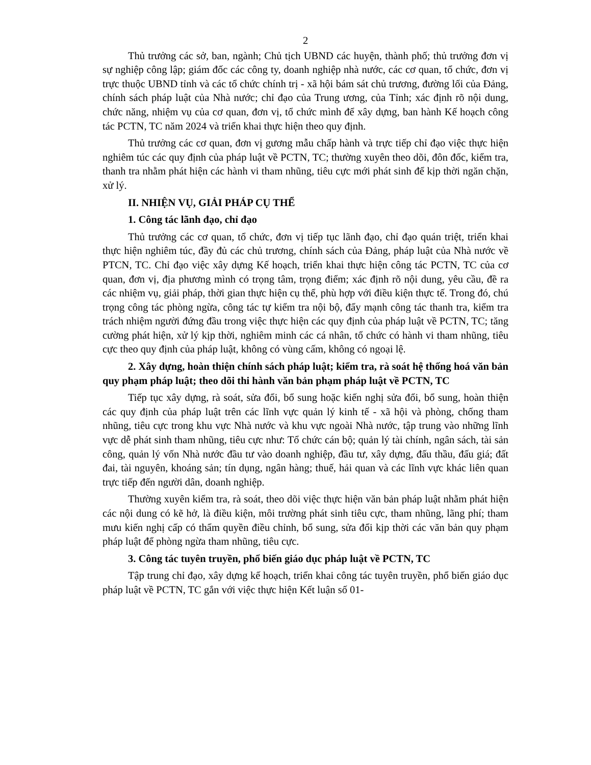2
Thủ trưởng các sở, ban, ngành; Chủ tịch UBND các huyện, thành phố; thủ trưởng đơn vị sự nghiệp công lập; giám đốc các công ty, doanh nghiệp nhà nước, các cơ quan, tổ chức, đơn vị trực thuộc UBND tỉnh và các tổ chức chính trị - xã hội bám sát chủ trương, đường lối của Đảng, chính sách pháp luật của Nhà nước; chỉ đạo của Trung ương, của Tỉnh; xác định rõ nội dung, chức năng, nhiệm vụ của cơ quan, đơn vị, tổ chức mình để xây dựng, ban hành Kế hoạch công tác PCTN, TC năm 2024 và triển khai thực hiện theo quy định.
Thủ trưởng các cơ quan, đơn vị gương mẫu chấp hành và trực tiếp chỉ đạo việc thực hiện nghiêm túc các quy định của pháp luật về PCTN, TC; thường xuyên theo dõi, đôn đốc, kiểm tra, thanh tra nhằm phát hiện các hành vi tham nhũng, tiêu cực mới phát sinh để kịp thời ngăn chặn, xử lý.
II. NHIỆN VỤ, GIẢI PHÁP CỤ THỂ
1. Công tác lãnh đạo, chỉ đạo
Thủ trưởng các cơ quan, tổ chức, đơn vị tiếp tục lãnh đạo, chỉ đạo quán triệt, triển khai thực hiện nghiêm túc, đầy đủ các chủ trương, chính sách của Đảng, pháp luật của Nhà nước về PTCN, TC. Chỉ đạo việc xây dựng Kế hoạch, triển khai thực hiện công tác PCTN, TC của cơ quan, đơn vị, địa phương mình có trọng tâm, trọng điểm; xác định rõ nội dung, yêu cầu, đề ra các nhiệm vụ, giải pháp, thời gian thực hiện cụ thể, phù hợp với điều kiện thực tế. Trong đó, chú trọng công tác phòng ngừa, công tác tự kiểm tra nội bộ, đẩy mạnh công tác thanh tra, kiểm tra trách nhiệm người đứng đầu trong việc thực hiện các quy định của pháp luật về PCTN, TC; tăng cường phát hiện, xử lý kịp thời, nghiêm minh các cá nhân, tổ chức có hành vi tham nhũng, tiêu cực theo quy định của pháp luật, không có vùng cấm, không có ngoại lệ.
2. Xây dựng, hoàn thiện chính sách pháp luật; kiểm tra, rà soát hệ thống hoá văn bản quy phạm pháp luật; theo dõi thi hành văn bản phạm pháp luật về PCTN, TC
Tiếp tục xây dựng, rà soát, sửa đổi, bổ sung hoặc kiến nghị sửa đổi, bổ sung, hoàn thiện các quy định của pháp luật trên các lĩnh vực quản lý kinh tế - xã hội và phòng, chống tham nhũng, tiêu cực trong khu vực Nhà nước và khu vực ngoài Nhà nước, tập trung vào những lĩnh vực dễ phát sinh tham nhũng, tiêu cực như: Tổ chức cán bộ; quản lý tài chính, ngân sách, tài sản công, quản lý vốn Nhà nước đầu tư vào doanh nghiệp, đầu tư, xây dựng, đấu thầu, đấu giá; đất đai, tài nguyên, khoáng sản; tín dụng, ngân hàng; thuế, hải quan và các lĩnh vực khác liên quan trực tiếp đến người dân, doanh nghiệp.
Thường xuyên kiểm tra, rà soát, theo dõi việc thực hiện văn bản pháp luật nhằm phát hiện các nội dung có kẽ hở, là điều kiện, môi trường phát sinh tiêu cực, tham nhũng, lãng phí; tham mưu kiến nghị cấp có thẩm quyền điều chỉnh, bổ sung, sửa đổi kịp thời các văn bản quy phạm pháp luật để phòng ngừa tham nhũng, tiêu cực.
3. Công tác tuyên truyền, phổ biến giáo dục pháp luật về PCTN, TC
Tập trung chỉ đạo, xây dựng kế hoạch, triển khai công tác tuyên truyền, phổ biến giáo dục pháp luật về PCTN, TC gắn với việc thực hiện Kết luận số 01-